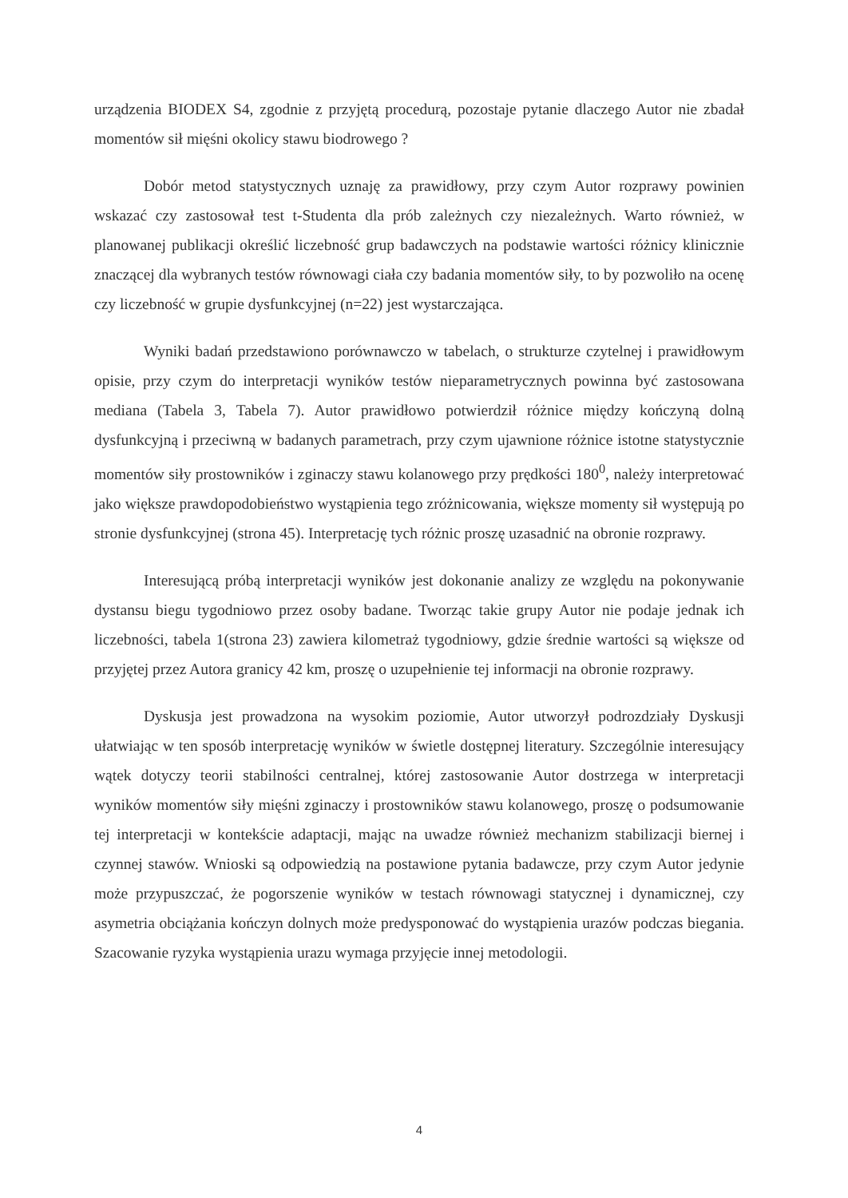urządzenia BIODEX S4, zgodnie z przyjętą procedurą, pozostaje pytanie dlaczego Autor nie zbadał momentów sił mięśni okolicy stawu biodrowego ?
Dobór metod statystycznych uznaję za prawidłowy, przy czym Autor rozprawy powinien wskazać czy zastosował test t-Studenta dla prób zależnych czy niezależnych. Warto również, w planowanej publikacji określić liczebność grup badawczych na podstawie wartości różnicy klinicznie znaczącej dla wybranych testów równowagi ciała czy badania momentów siły, to by pozwoliło na ocenę czy liczebność w grupie dysfunkcyjnej (n=22) jest wystarczająca.
Wyniki badań przedstawiono porównawczo w tabelach, o strukturze czytelnej i prawidłowym opisie, przy czym do interpretacji wyników testów nieparametrycznych powinna być zastosowana mediana (Tabela 3, Tabela 7). Autor prawidłowo potwierdził różnice między kończyną dolną dysfunkcyjną i przeciwną w badanych parametrach, przy czym ujawnione różnice istotne statystycznie momentów siły prostowników i zginaczy stawu kolanowego przy prędkości 180<sup>0</sup>, należy interpretować jako większe prawdopodobieństwo wystąpienia tego zróżnicowania, większe momenty sił występują po stronie dysfunkcyjnej (strona 45). Interpretację tych różnic proszę uzasadnić na obronie rozprawy.
Interesującą próbą interpretacji wyników jest dokonanie analizy ze względu na pokonywanie dystansu biegu tygodniowo przez osoby badane. Tworząc takie grupy Autor nie podaje jednak ich liczebności, tabela 1(strona 23) zawiera kilometraż tygodniowy, gdzie średnie wartości są większe od przyjętej przez Autora granicy 42 km, proszę o uzupełnienie tej informacji na obronie rozprawy.
Dyskusja jest prowadzona na wysokim poziomie, Autor utworzył podrozdziały Dyskusji ułatwiając w ten sposób interpretację wyników w świetle dostępnej literatury. Szczególnie interesujący wątek dotyczy teorii stabilności centralnej, której zastosowanie Autor dostrzega w interpretacji wyników momentów siły mięśni zginaczy i prostowników stawu kolanowego, proszę o podsumowanie tej interpretacji w kontekście adaptacji, mając na uwadze również mechanizm stabilizacji biernej i czynnej stawów. Wnioski są odpowiedzią na postawione pytania badawcze, przy czym Autor jedynie może przypuszczać, że pogorszenie wyników w testach równowagi statycznej i dynamicznej, czy asymetria obciążania kończyn dolnych może predysponować do wystąpienia urazów podczas biegania. Szacowanie ryzyka wystąpienia urazu wymaga przyjęcie innej metodologii.
4